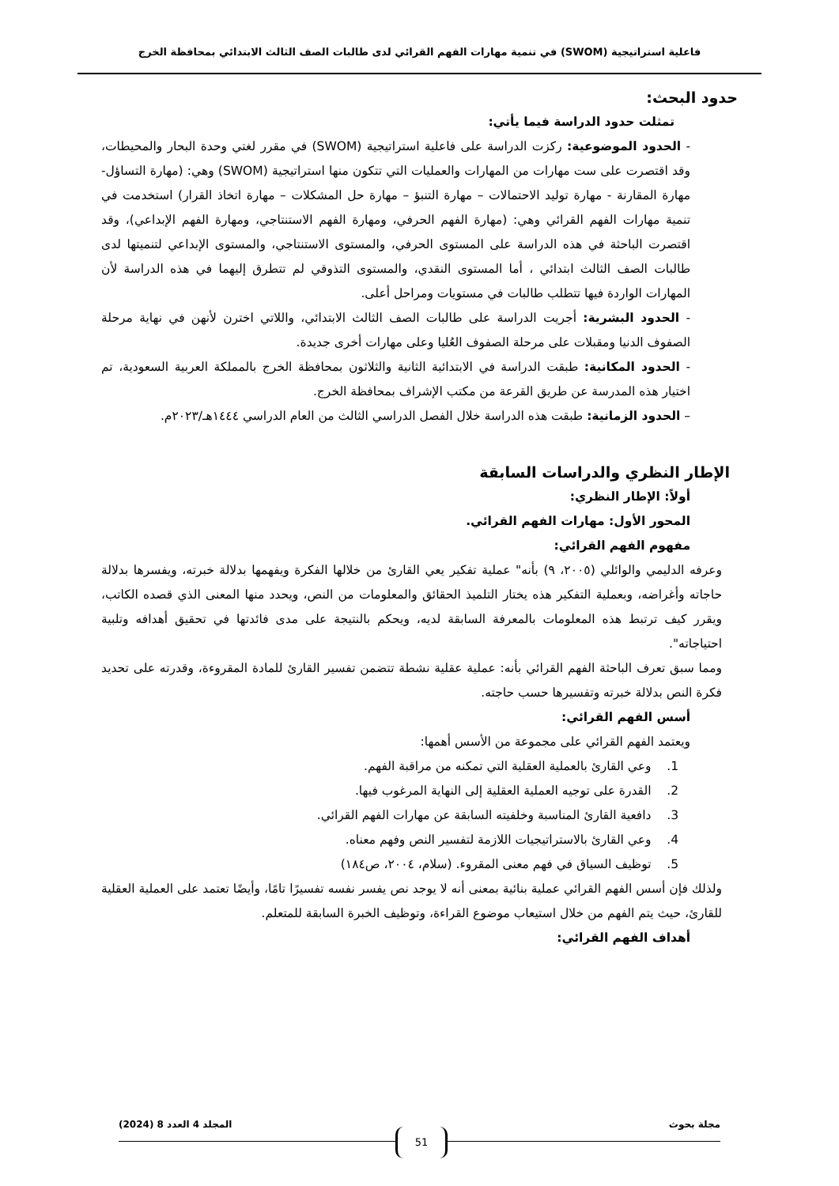فاعلية استراتيجية (SWOM) في تنمية مهارات الفهم القرائي لدى طالبات الصف الثالث الابتدائي بمحافظة الخرج
حدود البحث:
تمثلت حدود الدراسة فيما يأتي:
- الحدود الموضوعية: ركزت الدراسة على فاعلية استراتيجية (SWOM) في مقرر لغتي وحدة البحار والمحيطات، وقد اقتصرت على ست مهارات من المهارات والعمليات التي تتكون منها استراتيجية (SWOM) وهي: (مهارة التساؤل- مهارة المقارنة - مهارة توليد الاحتمالات – مهارة التنبؤ – مهارة حل المشكلات – مهارة اتخاذ القرار) استخدمت في تنمية مهارات الفهم القرائي وهي: (مهارة الفهم الحرفي، ومهارة الفهم الاستنتاجي، ومهارة الفهم الإبداعي)، وقد اقتصرت الباحثة في هذه الدراسة على المستوى الحرفي، والمستوى الاستنتاجي، والمستوى الإبداعي لتنميتها لدى طالبات الصف الثالث ابتدائي ، أما المستوى النقدي، والمستوى التذوقي لم تتطرق إليهما في هذه الدراسة لأن المهارات الواردة فيها تتطلب طالبات في مستويات ومراحل أعلى.
- الحدود البشرية: أجريت الدراسة على طالبات الصف الثالث الابتدائي، واللاتي اخترن لأنهن في نهاية مرحلة الصفوف الدنيا ومقبلات على مرحلة الصفوف العُليا وعلى مهارات أخرى جديدة.
- الحدود المكانية: طبقت الدراسة في الابتدائية الثانية والثلاثون بمحافظة الخرج بالمملكة العربية السعودية، تم اختيار هذه المدرسة عن طريق القرعة من مكتب الإشراف بمحافظة الخرج.
– الحدود الزمانية: طبقت هذه الدراسة خلال الفصل الدراسي الثالث من العام الدراسي ١٤٤٤هـ/٢٠٢٣م.
الإطار النظري والدراسات السابقة
أولاً: الإطار النظري:
المحور الأول: مهارات الفهم القرائي.
مفهوم الفهم القرائي:
وعرفه الدليمي والوائلي (٢٠٠٥، ٩) بأنه" عملية تفكير يعي القارئ من خلالها الفكرة ويفهمها بدلالة خبرته، ويفسرها بدلالة حاجاته وأغراضه، وبعملية التفكير هذه يختار التلميذ الحقائق والمعلومات من النص، ويحدد منها المعنى الذي قصده الكاتب، ويقرر كيف ترتبط هذه المعلومات بالمعرفة السابقة لديه، ويحكم بالنتيجة على مدى فائدتها في تحقيق أهدافه وتلبية احتياجاته".
ومما سبق تعرف الباحثة الفهم القرائي بأنه: عملية عقلية نشطة تتضمن تفسير القارئ للمادة المقروءة، وقدرته على تحديد فكرة النص بدلالة خبرته وتفسيرها حسب حاجته.
أسس الفهم القرائي:
ويعتمد الفهم القرائي على مجموعة من الأسس أهمها:
1. وعي القارئ بالعملية العقلية التي تمكنه من مراقبة الفهم.
2. القدرة على توجيه العملية العقلية إلى النهاية المرغوب فيها.
3. دافعية القارئ المناسبة وخلفيته السابقة عن مهارات الفهم القرائي.
4. وعي القارئ بالاستراتيجيات اللازمة لتفسير النص وفهم معناه.
5. توظيف السياق في فهم معنى المقروء. (سلام، ٢٠٠٤، ص١٨٤)
ولذلك فإن أسس الفهم القرائي عملية بنائية بمعنى أنه لا يوجد نص يفسر نفسه تفسيرًا تامًا، وأيضًا تعتمد على العملية العقلية للقارئ، حيث يتم الفهم من خلال استيعاب موضوع القراءة، وتوظيف الخبرة السابقة للمتعلم.
أهداف الفهم القرائي:
مجلة بحوث المجلد 4 العدد 8 (2024)
51